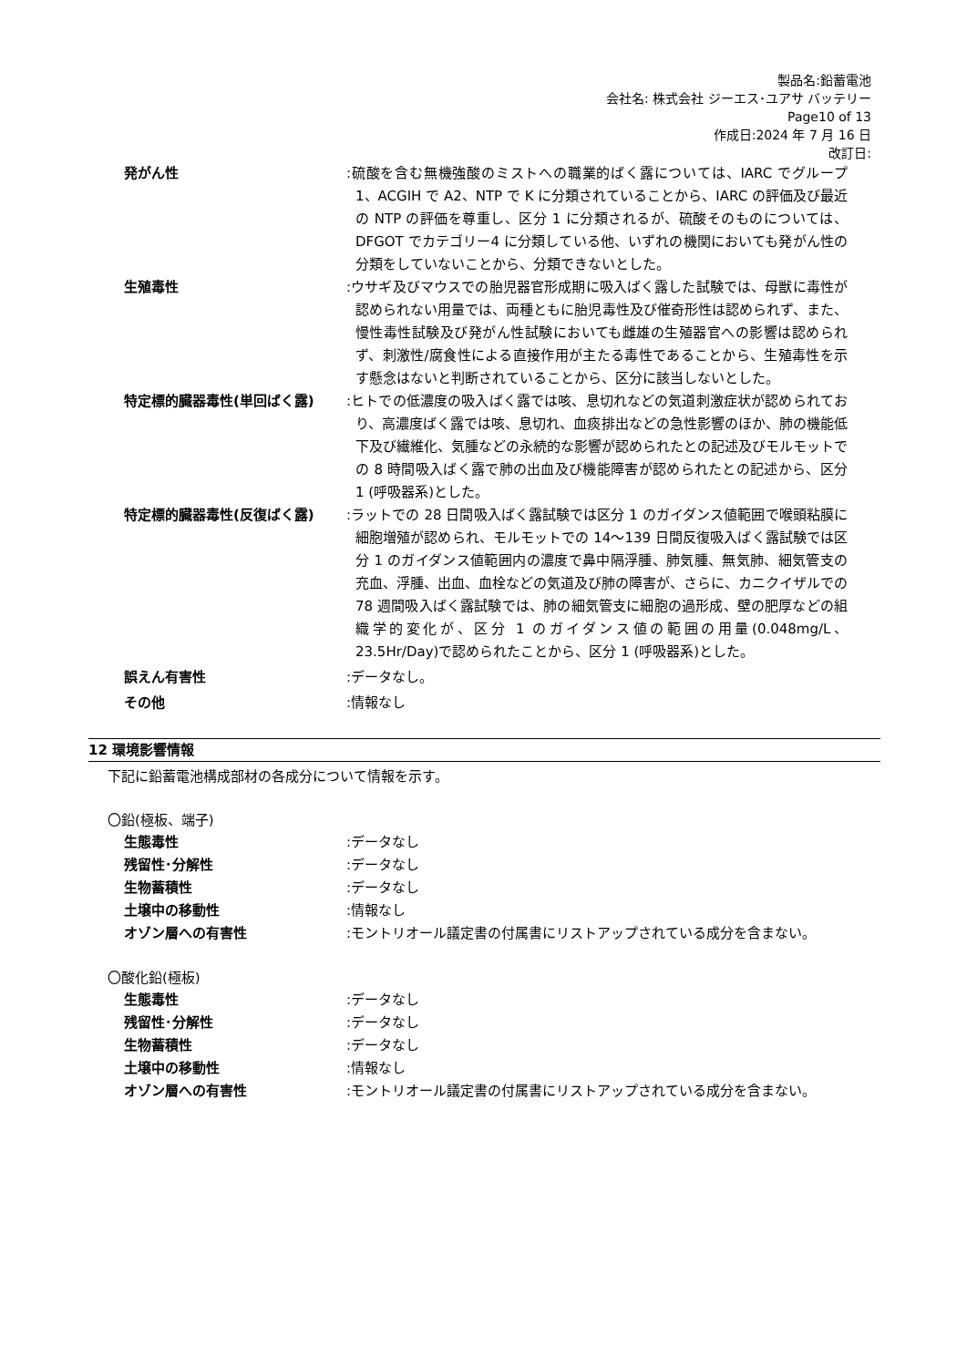製品名:鉛蓄電池
会社名: 株式会社 ジーエス･ユアサ バッテリー
Page10 of 13
作成日:2024 年 7 月 16 日
改訂日:
発がん性 :硫酸を含む無機強酸のミストへの職業的ばく露については、IARC でグループ 1、ACGIH で A2、NTP で K に分類されていることから、IARC の評価及び最近の NTP の評価を尊重し、区分 1 に分類されるが、硫酸そのものについては、DFGOT でカテゴリー4 に分類している他、いずれの機関においても発がん性の分類をしていないことから、分類できないとした。
生殖毒性 :ウサギ及びマウスでの胎児器官形成期に吸入ばく露した試験では、母獣に毒性が認められない用量では、両種ともに胎児毒性及び催奇形性は認められず、また、慢性毒性試験及び発がん性試験においても雌雄の生殖器官への影響は認められず、刺激性/腐食性による直接作用が主たる毒性であることから、生殖毒性を示す懸念はないと判断されていることから、区分に該当しないとした。
特定標的臓器毒性(単回ばく露) :ヒトでの低濃度の吸入ばく露では咳、息切れなどの気道刺激症状が認められており、高濃度ばく露では咳、息切れ、血痰排出などの急性影響のほか、肺の機能低下及び繊維化、気腫などの永続的な影響が認められたとの記述及びモルモットでの 8 時間吸入ばく露で肺の出血及び機能障害が認められたとの記述から、区分 1 (呼吸器系)とした。
特定標的臓器毒性(反復ばく露) :ラットでの 28 日間吸入ばく露試験では区分 1 のガイダンス値範囲で喉頭粘膜に細胞増殖が認められ、モルモットでの 14～139 日間反復吸入ばく露試験では区分 1 のガイダンス値範囲内の濃度で鼻中隔浮腫、肺気腫、無気肺、細気管支の充血、浮腫、出血、血栓などの気道及び肺の障害が、さらに、カニクイザルでの 78 週間吸入ばく露試験では、肺の細気管支に細胞の過形成、壁の肥厚などの組織学的変化が、区分 1 のガイダンス値の範囲の用量(0.048mg/L、23.5Hr/Day)で認められたことから、区分 1 (呼吸器系)とした。
誤えん有害性 :データなし。
その他 :情報なし
12 環境影響情報
下記に鉛蓄電池構成部材の各成分について情報を示す。
〇鉛(極板、端子)
生態毒性 :データなし
残留性･分解性 :データなし
生物蓄積性 :データなし
土壌中の移動性 :情報なし
オゾン層への有害性 :モントリオール議定書の付属書にリストアップされている成分を含まない。
〇酸化鉛(極板)
生態毒性 :データなし
残留性･分解性 :データなし
生物蓄積性 :データなし
土壌中の移動性 :情報なし
オゾン層への有害性 :モントリオール議定書の付属書にリストアップされている成分を含まない。